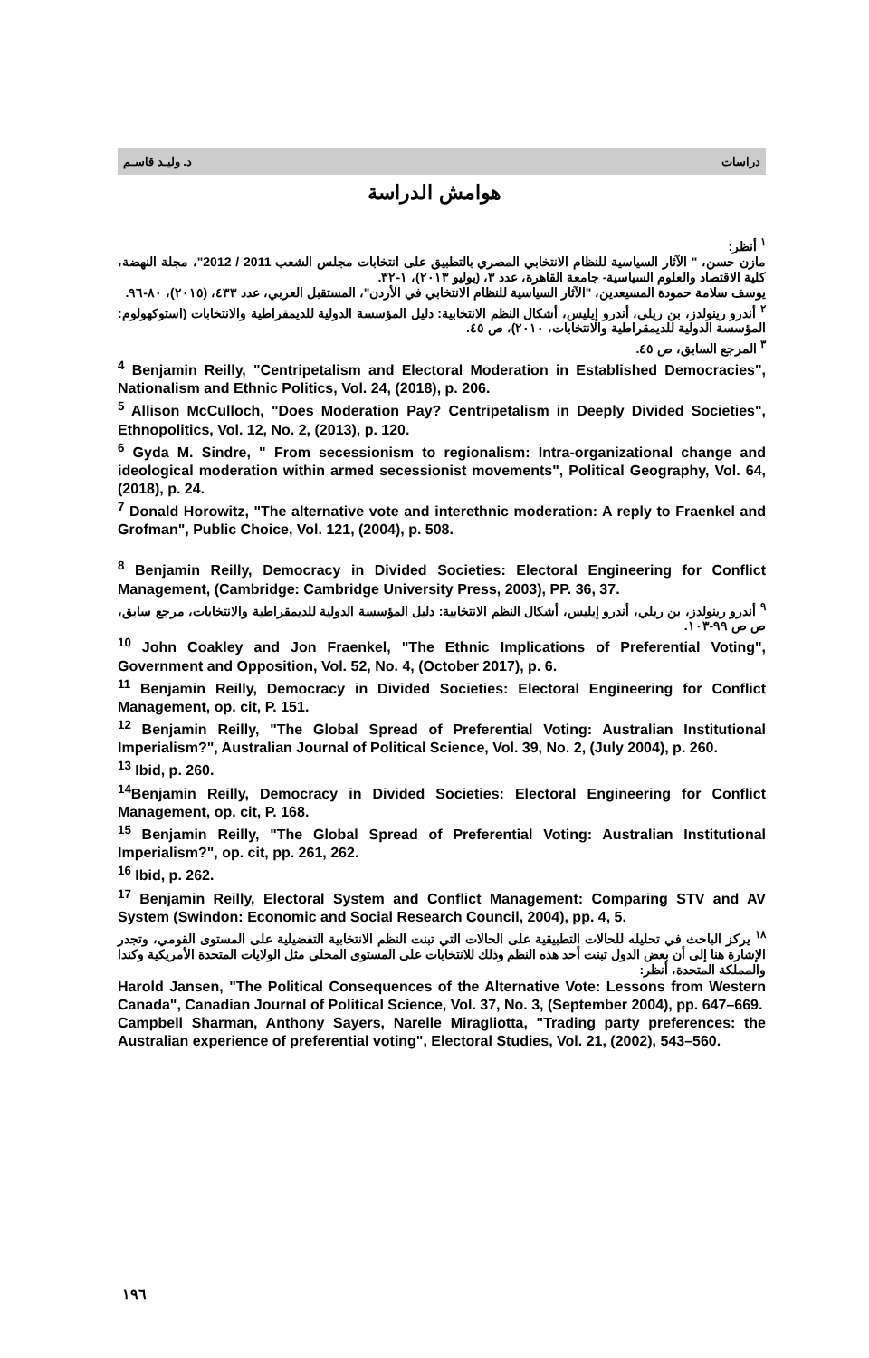د. وليـد قاسـم دراسات
هوامش الدراسة
<sup>١</sup> أنظر:
مازن حسن، " الآثار السياسية للنظام الانتخابي المصري بالتطبيق على انتخابات مجلس الشعب 2011 / 2012"، مجلة النهضة، كلية الاقتصاد والعلوم السياسية- جامعة القاهرة، عدد ٣، (يوليو ٢٠١٣)، ١-٣٢.
يوسف سلامة حمودة المسيعدين، "الآثار السياسية للنظام الانتخابي في الأردن"، المستقبل العربي، عدد ٤٣٣، (٢٠١٥)، ٨٠-٩٦.
<sup>٢</sup> أندرو رينولدز، بن ريلي، أندرو إيليس، أشكال النظم الانتخابية: دليل المؤسسة الدولية للديمقراطية والانتخابات (استوكهولوم: المؤسسة الدولية للديمقراطية والانتخابات، ٢٠١٠)، ص ٤٥.
<sup>٣</sup> المرجع السابق، ص ٤٥.
<sup>4</sup> Benjamin Reilly, "Centripetalism and Electoral Moderation in Established Democracies", Nationalism and Ethnic Politics, Vol. 24, (2018), p. 206.
<sup>5</sup> Allison McCulloch, "Does Moderation Pay? Centripetalism in Deeply Divided Societies", Ethnopolitics, Vol. 12, No. 2, (2013), p. 120.
<sup>6</sup> Gyda M. Sindre, " From secessionism to regionalism: Intra-organizational change and ideological moderation within armed secessionist movements", Political Geography, Vol. 64, (2018), p. 24.
<sup>7</sup> Donald Horowitz, "The alternative vote and interethnic moderation: A reply to Fraenkel and Grofman", Public Choice, Vol. 121, (2004), p. 508.
<sup>8</sup> Benjamin Reilly, Democracy in Divided Societies: Electoral Engineering for Conflict Management, (Cambridge: Cambridge University Press, 2003), PP. 36, 37.
<sup>٩</sup> أندرو رينولدز، بن ريلي، أندرو إيليس، أشكال النظم الانتخابية: دليل المؤسسة الدولية للديمقراطية والانتخابات، مرجع سابق، ص ص ٩٩-١٠٣.
<sup>10</sup> John Coakley and Jon Fraenkel, "The Ethnic Implications of Preferential Voting", Government and Opposition, Vol. 52, No. 4, (October 2017), p. 6.
<sup>11</sup> Benjamin Reilly, Democracy in Divided Societies: Electoral Engineering for Conflict Management, op. cit, P. 151.
<sup>12</sup> Benjamin Reilly, "The Global Spread of Preferential Voting: Australian Institutional Imperialism?", Australian Journal of Political Science, Vol. 39, No. 2, (July 2004), p. 260.
<sup>13</sup> Ibid, p. 260.
<sup>14</sup> Benjamin Reilly, Democracy in Divided Societies: Electoral Engineering for Conflict Management, op. cit, P. 168.
<sup>15</sup> Benjamin Reilly, "The Global Spread of Preferential Voting: Australian Institutional Imperialism?", op. cit, pp. 261, 262.
<sup>16</sup> Ibid, p. 262.
<sup>17</sup> Benjamin Reilly, Electoral System and Conflict Management: Comparing STV and AV System (Swindon: Economic and Social Research Council, 2004), pp. 4, 5.
<sup>١٨</sup> يركز الباحث في تحليله للحالات التطبيقية على الحالات التي تبنت النظم الانتخابية التفضيلية على المستوى القومي، وتجدر الإشارة هنا إلى أن بعض الدول تبنت أحد هذه النظم وذلك للانتخابات على المستوى المحلي مثل الولايات المتحدة الأمريكية وكندا والمملكة المتحدة، أنظر:
Harold Jansen, "The Political Consequences of the Alternative Vote: Lessons from Western Canada", Canadian Journal of Political Science, Vol. 37, No. 3, (September 2004), pp. 647–669.
Campbell Sharman, Anthony Sayers, Narelle Miragliotta, "Trading party preferences: the Australian experience of preferential voting", Electoral Studies, Vol. 21, (2002), 543–560.
١٩٦